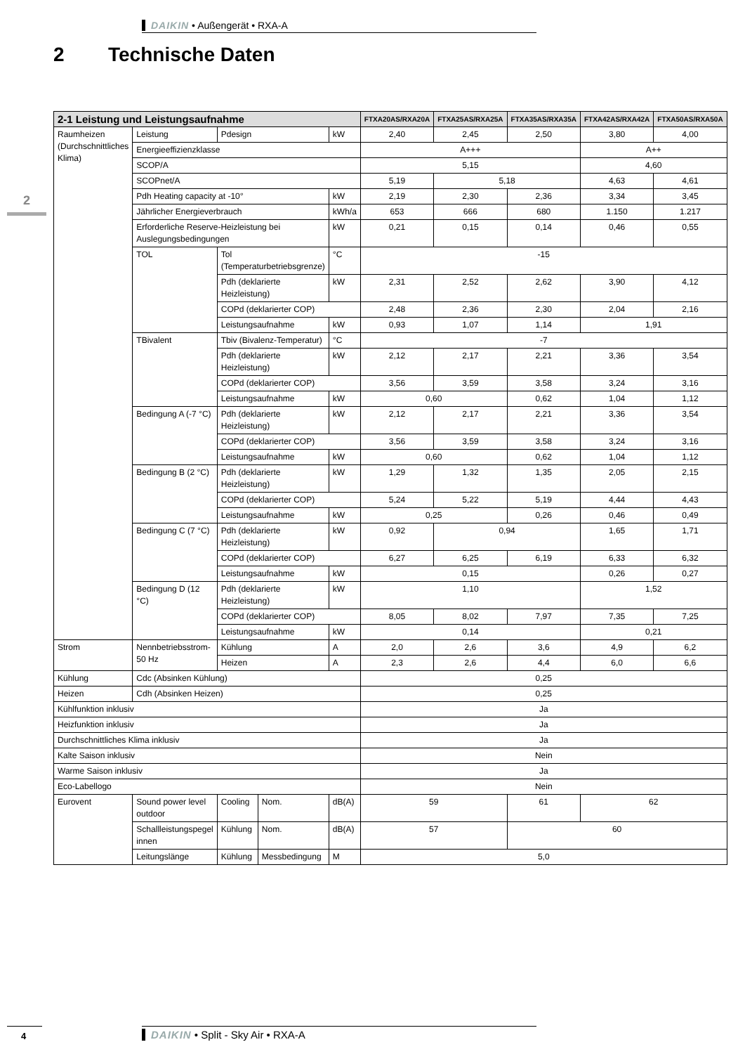DAIKIN • Außengerät • RXA-A
2 Technische Daten
2
| 2-1 Leistung und Leistungsaufnahme | | | | | FTXA20AS/RXA20A | FTXA25AS/RXA25A | FTXA35AS/RXA35A | FTXA42AS/RXA42A | FTXA50AS/RXA50A |
| --- | --- | --- | --- | --- | --- | --- | --- | --- | --- |
| Raumheizen (Durchschnittliches Klima) | Leistung | Pdesign | | kW | 2,40 | 2,45 | 2,50 | 3,80 | 4,00 |
| | Energieeffizienzklasse | | | | A+++ | | | A++ | |
| | SCOP/A | | | | 5,15 | | | 4,60 | |
| | SCOPnet/A | | | | 5,19 | 5,18 | | 4,63 | 4,61 |
| | Pdh Heating capacity at -10° | | | kW | 2,19 | 2,30 | 2,36 | 3,34 | 3,45 |
| | Jährlicher Energieverbrauch | | | kWh/a | 653 | 666 | 680 | 1.150 | 1.217 |
| | Erforderliche Reserve-Heizleistung bei Auslegungsbedingungen | | | kW | 0,21 | 0,15 | 0,14 | 0,46 | 0,55 |
| | TOL | Tol (Temperaturbetriebsgrenze) | | °C | -15 | | | | |
| | | Pdh (deklarierte Heizleistung) | | kW | 2,31 | 2,52 | 2,62 | 3,90 | 4,12 |
| | | COPd (deklarierter COP) | | | 2,48 | 2,36 | 2,30 | 2,04 | 2,16 |
| | | Leistungsaufnahme | | kW | 0,93 | 1,07 | 1,14 | 1,91 | |
| | TBivalent | Tbiv (Bivalenz-Temperatur) | | °C | -7 | | | | |
| | | Pdh (deklarierte Heizleistung) | | kW | 2,12 | 2,17 | 2,21 | 3,36 | 3,54 |
| | | COPd (deklarierter COP) | | | 3,56 | 3,59 | 3,58 | 3,24 | 3,16 |
| | | Leistungsaufnahme | | kW | 0,60 | | 0,62 | 1,04 | 1,12 |
| | Bedingung A (-7 °C) | Pdh (deklarierte Heizleistung) | | kW | 2,12 | 2,17 | 2,21 | 3,36 | 3,54 |
| | | COPd (deklarierter COP) | | | 3,56 | 3,59 | 3,58 | 3,24 | 3,16 |
| | | Leistungsaufnahme | | kW | 0,60 | | 0,62 | 1,04 | 1,12 |
| | Bedingung B (2 °C) | Pdh (deklarierte Heizleistung) | | kW | 1,29 | 1,32 | 1,35 | 2,05 | 2,15 |
| | | COPd (deklarierter COP) | | | 5,24 | 5,22 | 5,19 | 4,44 | 4,43 |
| | | Leistungsaufnahme | | kW | 0,25 | | 0,26 | 0,46 | 0,49 |
| | Bedingung C (7 °C) | Pdh (deklarierte Heizleistung) | | kW | 0,92 | 0,94 | | 1,65 | 1,71 |
| | | COPd (deklarierter COP) | | | 6,27 | 6,25 | 6,19 | 6,33 | 6,32 |
| | | Leistungsaufnahme | | kW | 0,15 | | | 0,26 | 0,27 |
| | Bedingung D (12 °C) | Pdh (deklarierte Heizleistung) | | kW | 1,10 | | | 1,52 | |
| | | COPd (deklarierter COP) | | | 8,05 | 8,02 | 7,97 | 7,35 | 7,25 |
| | | Leistungsaufnahme | | kW | 0,14 | | | 0,21 | |
| Strom | Nennbetriebsstrom-50 Hz | Kühlung | | A | 2,0 | 2,6 | 3,6 | 4,9 | 6,2 |
| | | Heizen | | A | 2,3 | 2,6 | 4,4 | 6,0 | 6,6 |
| Kühlung | Cdc (Absinken Kühlung) | | | | 0,25 | | | | |
| Heizen | Cdh (Absinken Heizen) | | | | 0,25 | | | | |
| Kühlfunktion inklusiv | | | | | Ja | | | | |
| Heizfunktion inklusiv | | | | | Ja | | | | |
| Durchschnittliches Klima inklusiv | | | | | Ja | | | | |
| Kalte Saison inklusiv | | | | | Nein | | | | |
| Warme Saison inklusiv | | | | | Ja | | | | |
| Eco-Labellogo | | | | | Nein | | | | |
| Eurovent | Sound power level outdoor | Cooling | Nom. | dB(A) | 59 | | 61 | 62 | |
| | Schallleistungspegel innen | Kühlung | Nom. | dB(A) | 57 | | 60 | | |
| | Leitungslänge | Kühlung | Messbedingung | M | 5,0 | | | | |
4 DAIKIN • Split - Sky Air • RXA-A